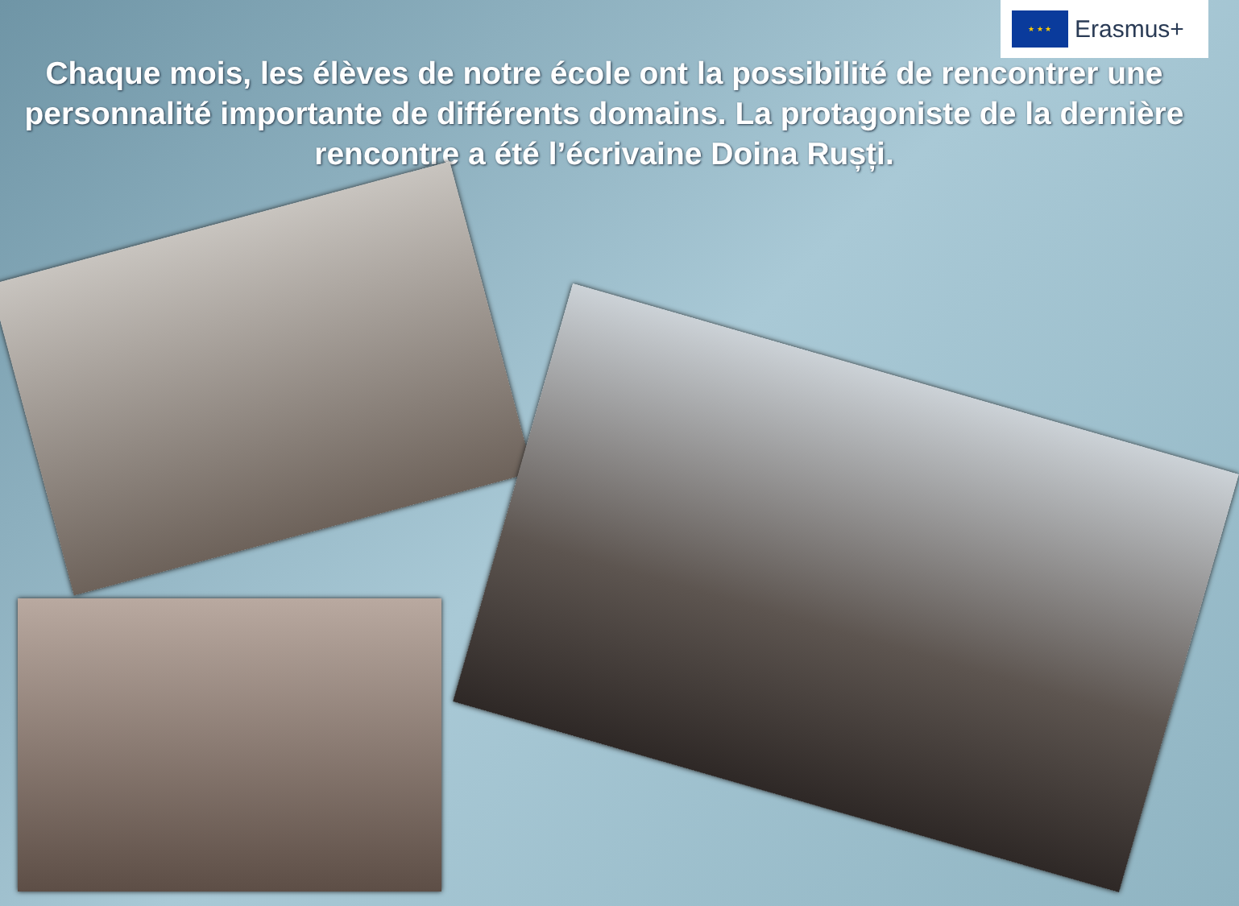★ ★ ★
Erasmus+
Chaque mois, les élèves de notre école ont la possibilité de rencontrer une personnalité importante de différents domains. La protagoniste de la dernière rencontre a été l’écrivaine Doina Rușți.